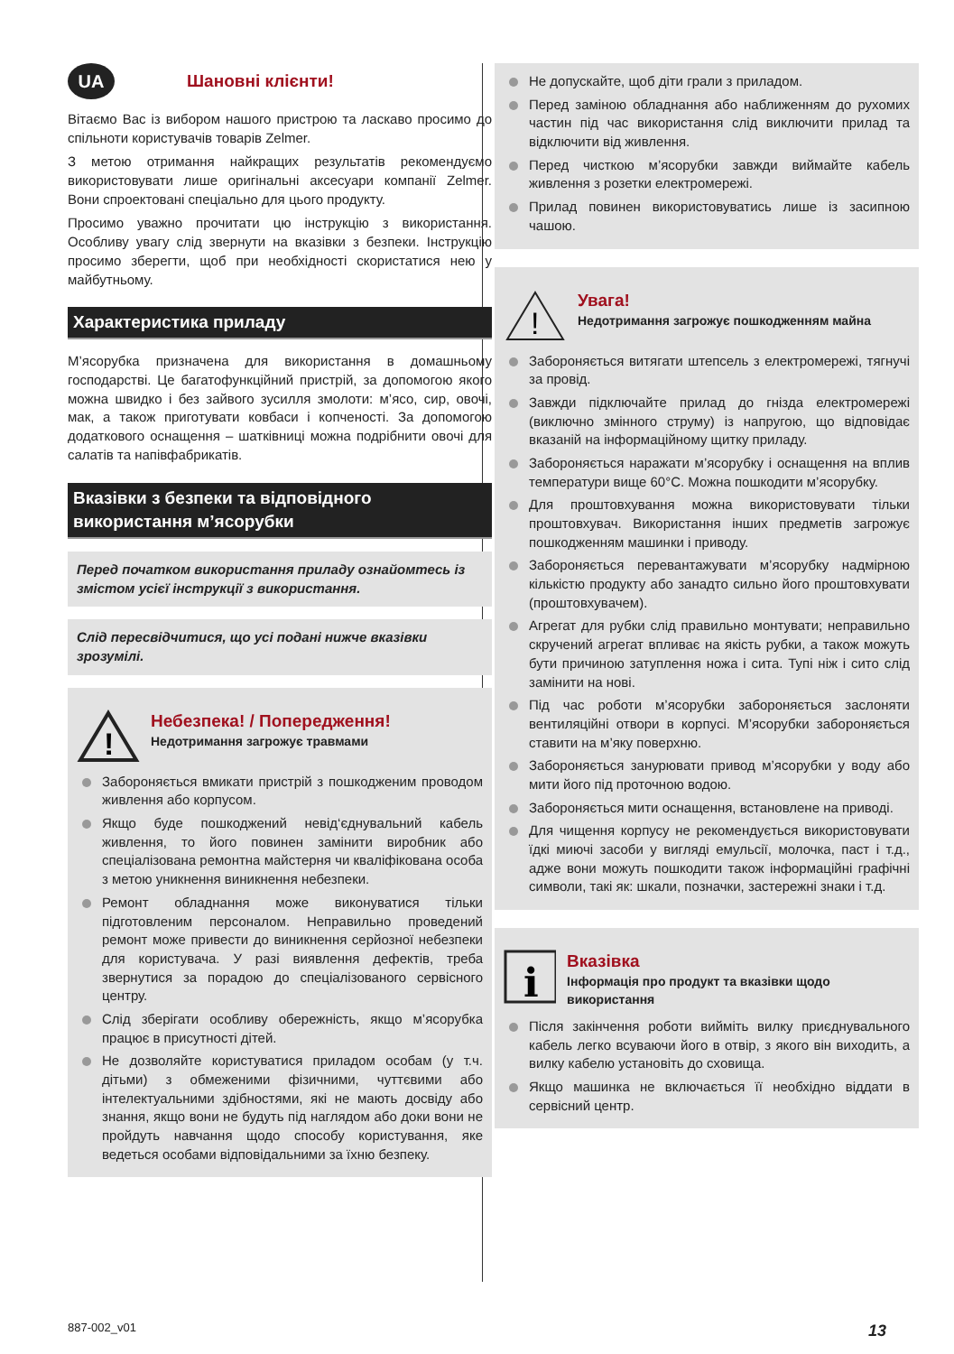UA Шановні клієнти!
Вітаємо Вас із вибором нашого пристрою та ласкаво просимо до спільноти користувачів товарів Zelmer.
З метою отримання найкращих результатів рекомендуємо використовувати лише оригінальні аксесуари компанії Zelmer. Вони спроектовані спеціально для цього продукту.
Просимо уважно прочитати цю інструкцію з використання. Особливу увагу слід звернути на вказівки з безпеки. Інструкцію просимо зберегти, щоб при необхідності скористатися нею у майбутньому.
Характеристика приладу
М’ясорубка призначена для використання в домашньому господарстві. Це багатофункційний пристрій, за допомогою якого можна швидко і без зайвого зусилля змолоти: м’ясо, сир, овочі, мак, а також приготувати ковбаси і копчeності. За допомогою додаткового оснащення – шатківниці можна подрібнити овочі для салатів та напівфабрикатів.
Вказівки з безпеки та відповідного використання м’ясорубки
Перед початком використання приладу ознайомтесь із змістом усієї інструкції з використання.
Слід пересвідчитися, що усі подані нижче вказівки зрозумілі.
!
Небезпека! / Попередження!
Недотримання загрожує травмами
Забороняється вмикати пристрій з пошкодженим проводом живлення або корпусом.
Якщо буде пошкоджений невід‘єднувальний кабель живлення, то його повинен замінити виробник або спеціалізована ремонтна майстерня чи кваліфікована особа з метою уникнення виникнення небезпеки.
Ремонт обладнання може виконуватися тільки підготовленим персоналом. Неправильно проведений ремонт може привести до виникнення серйозної небезпеки для користувача. У разі виявлення дефектів, треба звернутися за порадою до спеціалізованого сервісного центру.
Слід зберігати особливу обережність, якщо м’ясорубка працює в присутності дітей.
Не дозволяйте користуватися приладом особам (у т.ч. дітьми) з обмеженими фізичними, чуттєвими або інтелектуальними здібностями, які не мають досвіду або знання, якщо вони не будуть під наглядом або доки вони не пройдуть навчання щодо способу користування, яке ведеться особами відповідальними за їхню безпеку.
Не допускайте, щоб діти грали з приладом.
Перед заміною обладнання або наближенням до рухомих частин під час використання слід виключити прилад та відключити від живлення.
Перед чисткою м’ясорубки завжди виймайте кабель живлення з розетки електромережі.
Прилад повинен використовуватись лише із засипною чашою.
!
Увага!
Недотримання загрожує пошкодженням майна
Забороняється витягати штепсель з електромережі, тягнучі за провід.
Завжди підключайте прилад до гнізда електромережі (виключно змінного струму) із напругою, що відповідає вказаній на інформаційному щитку приладу.
Забороняється наражати м’ясорубку і оснащення на вплив температури вище 60°C. Можна пошкодити м’ясорубку.
Для проштовхування можна використовувати тільки проштовхувач. Використання інших предметів загрожує пошкодженням машинки і приводу.
Забороняється перевантажувати м’ясорубку надмірною кількістю продукту або занадто сильно його проштовхувати (проштовхувачем).
Агрегат для рубки слід правильно монтувати; неправильно скручений агрегат впливає на якість рубки, а також можуть бути причиною затуплення ножа і сита. Тупі ніж і сито слід замінити на нові.
Під час роботи м’ясорубки забороняється заслоняти вентиляційні отвори в корпусі. М’ясорубки забороняється ставити на м’яку поверхню.
Забороняється занурювати привод м’ясорубки у воду або мити його під проточною водою.
Забороняється мити оснащення, встановлене на приводі.
Для чищення корпусу не рекомендується використовувати їдкі миючі засоби у вигляді емульсії, молочка, паст і т.д., адже вони можуть пошкодити також інформаційні графічні символи, такі як: шкали, позначки, застережні знаки і т.д.
i
Вказівка
Інформація про продукт та вказівки щодо використання
Після закінчення роботи вийміть вилку приєднувального кабель легко всуваючи його в отвір, з якого він виходить, а вилку кабелю установіть до сховища.
Якщо машинка не включається її необхідно віддати в сервісний центр.
887-002_v01 13